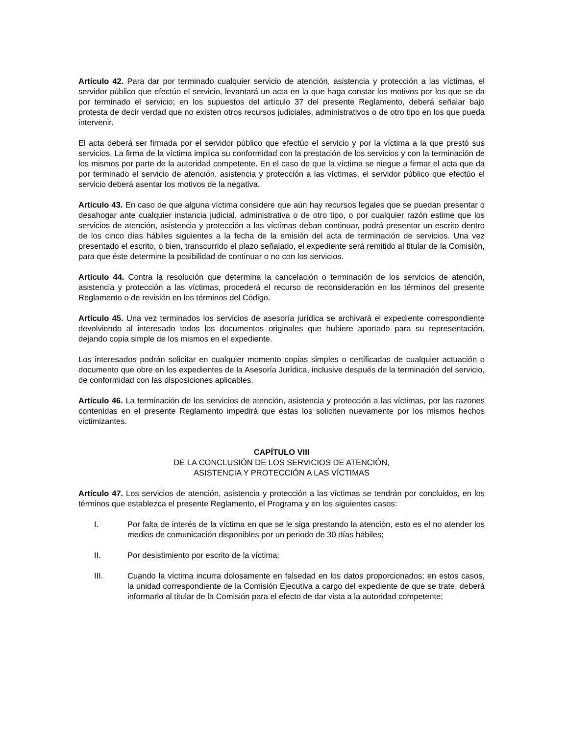Artículo 42. Para dar por terminado cualquier servicio de atención, asistencia y protección a las víctimas, el servidor público que efectúo el servicio, levantará un acta en la que haga constar los motivos por los que se da por terminado el servicio; en los supuestos del artículo 37 del presente Reglamento, deberá señalar bajo protesta de decir verdad que no existen otros recursos judiciales, administrativos o de otro tipo en los que pueda intervenir.
El acta deberá ser firmada por el servidor público que efectúo el servicio y por la víctima a la que prestó sus servicios. La firma de la víctima implica su conformidad con la prestación de los servicios y con la terminación de los mismos por parte de la autoridad competente. En el caso de que la víctima se niegue a firmar el acta que da por terminado el servicio de atención, asistencia y protección a las víctimas, el servidor público que efectúo el servicio deberá asentar los motivos de la negativa.
Artículo 43. En caso de que alguna víctima considere que aún hay recursos legales que se puedan presentar o desahogar ante cualquier instancia judicial, administrativa o de otro tipo, o por cualquier razón estime que los servicios de atención, asistencia y protección a las víctimas deban continuar, podrá presentar un escrito dentro de los cinco días hábiles siguientes a la fecha de la emisión del acta de terminación de servicios. Una vez presentado el escrito, o bien, transcurrido el plazo señalado, el expediente será remitido al titular de la Comisión, para que éste determine la posibilidad de continuar o no con los servicios.
Artículo 44. Contra la resolución que determina la cancelación o terminación de los servicios de atención, asistencia y protección a las víctimas, procederá el recurso de reconsideración en los términos del presente Reglamento o de revisión en los términos del Código.
Artículo 45. Una vez terminados los servicios de asesoría jurídica se archivará el expediente correspondiente devolviendo al interesado todos los documentos originales que hubiere aportado para su representación, dejando copia simple de los mismos en el expediente.
Los interesados podrán solicitar en cualquier momento copias simples o certificadas de cualquier actuación o documento que obre en los expedientes de la Asesoría Jurídica, inclusive después de la terminación del servicio, de conformidad con las disposiciones aplicables.
Artículo 46. La terminación de los servicios de atención, asistencia y protección a las víctimas, por las razones contenidas en el presente Reglamento impedirá que éstas los soliciten nuevamente por los mismos hechos victimizantes.
CAPÍTULO VIII
DE LA CONCLUSIÓN DE LOS SERVICIOS DE ATENCIÓN,
ASISTENCIA Y PROTECCIÓN A LAS VÍCTIMAS
Artículo 47. Los servicios de atención, asistencia y protección a las víctimas se tendrán por concluidos, en los términos que establezca el presente Reglamento, el Programa y en los siguientes casos:
I. Por falta de interés de la víctima en que se le siga prestando la atención, esto es el no atender los medios de comunicación disponibles por un periodo de 30 días hábiles;
II. Por desistimiento por escrito de la víctima;
III. Cuando la víctima incurra dolosamente en falsedad en los datos proporcionados; en estos casos, la unidad correspondiente de la Comisión Ejecutiva a cargo del expediente de que se trate, deberá informarlo al titular de la Comisión para el efecto de dar vista a la autoridad competente;